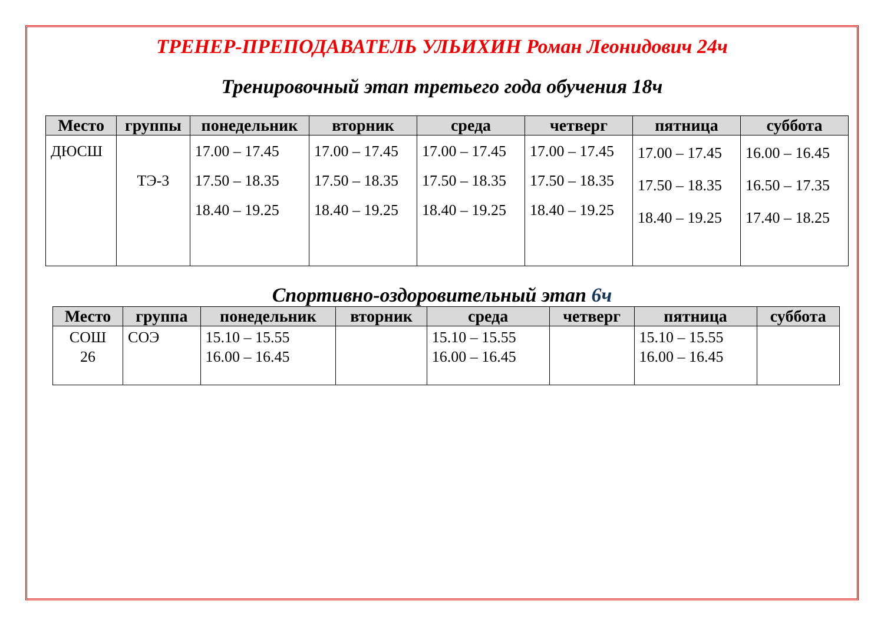ТРЕНЕР-ПРЕПОДАВАТЕЛЬ УЛЬИХИН Роман Леонидович 24ч
Тренировочный этап третьего года обучения 18ч
| Место | группы | понедельник | вторник | среда | четверг | пятница | суббота |
| --- | --- | --- | --- | --- | --- | --- | --- |
| ДЮСШ | ТЭ-3 | 17.00 – 17.45 17.50 – 18.35 18.40 – 19.25 | 17.00 – 17.45 17.50 – 18.35 18.40 – 19.25 | 17.00 – 17.45 17.50 – 18.35 18.40 – 19.25 | 17.00 – 17.45 17.50 – 18.35 18.40 – 19.25 | 17.00 – 17.45 17.50 – 18.35 18.40 – 19.25 | 16.00 – 16.45 16.50 – 17.35 17.40 – 18.25 |
Спортивно-оздоровительный этап 6ч
| Место | группа | понедельник | вторник | среда | четверг | пятница | суббота |
| --- | --- | --- | --- | --- | --- | --- | --- |
| СОШ 26 | СОЭ | 15.10 – 15.55 16.00 – 16.45 | | 15.10 – 15.55 16.00 – 16.45 | | 15.10 – 15.55 16.00 – 16.45 | |